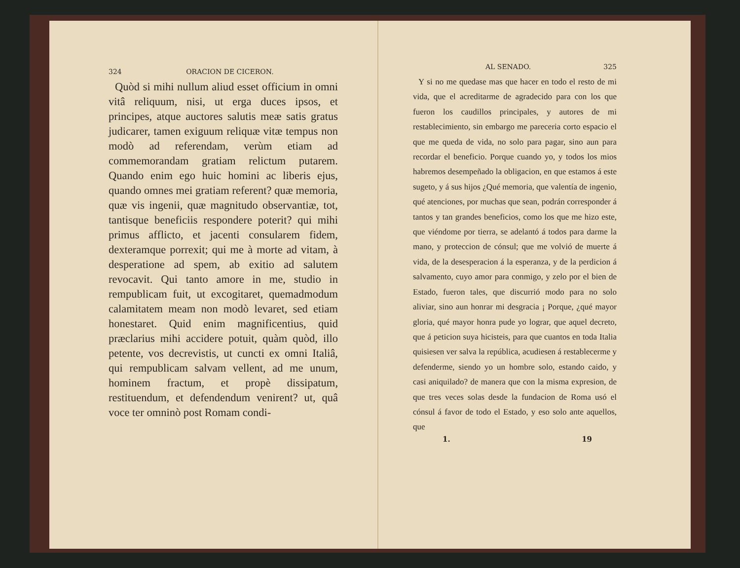324 ORACION DE CICERON.
Quòd si mihi nullum aliud esset officium in omni vitâ reliquum, nisi, ut erga duces ipsos, et principes, atque auctores salutis meæ satis gratus judicarer, tamen exiguum reliquæ vitæ tempus non modò ad referendam, verùm etiam ad commemorandam gratiam relictum putarem. Quando enim ego huic homini ac liberis ejus, quando omnes mei gratiam referent? quæ memoria, quæ vis ingenii, quæ magnitudo observantiæ, tot, tantisque beneficiis respondere poterit? qui mihi primus afflicto, et jacenti consularem fidem, dexteramque porrexit; qui me à morte ad vitam, à desperatione ad spem, ab exitio ad salutem revocavit. Qui tanto amore in me, studio in rempublicam fuit, ut excogitaret, quemadmodum calamitatem meam non modò levaret, sed etiam honestaret. Quid enim magnificentius, quid præclarius mihi accidere potuit, quàm quòd, illo petente, vos decrevistis, ut cuncti ex omni Italiâ, qui rempublicam salvam vellent, ad me unum, hominem fractum, et propè dissipatum, restituendum, et defendendum venirent? ut, quâ voce ter omninò post Romam condi-
AL SENADO. 325
Y si no me quedase mas que hacer en todo el resto de mi vida, que el acreditarme de agradecido para con los que fueron los caudillos principales, y autores de mi restablecimiento, sin embargo me pareceria corto espacio el que me queda de vida, no solo para pagar, sino aun para recordar el beneficio. Porque cuando yo, y todos los mios habremos desempeñado la obligacion, en que estamos á este sugeto, y á sus hijos ¿Qué memoria, que valentía de ingenio, qué atenciones, por muchas que sean, podrán corresponder á tantos y tan grandes beneficios, como los que me hizo este, que viéndome por tierra, se adelantó á todos para darme la mano, y proteccion de cónsul; que me volvió de muerte á vida, de la desesperacion á la esperanza, y de la perdicion á salvamento, cuyo amor para conmigo, y zelo por el bien de Estado, fueron tales, que discurrió modo para no solo aliviar, sino aun honrar mi desgracia ¡ Porque, ¿qué mayor gloria, qué mayor honra pude yo lograr, que aquel decreto, que á peticion suya hicisteis, para que cuantos en toda Italia quisiesen ver salva la república, acudiesen á restablecerme y defenderme, siendo yo un hombre solo, estando caido, y casi aniquilado? de manera que con la misma expresion, de que tres veces solas desde la fundacion de Roma usó el cónsul á favor de todo el Estado, y eso solo ante aquellos, que
1. 19